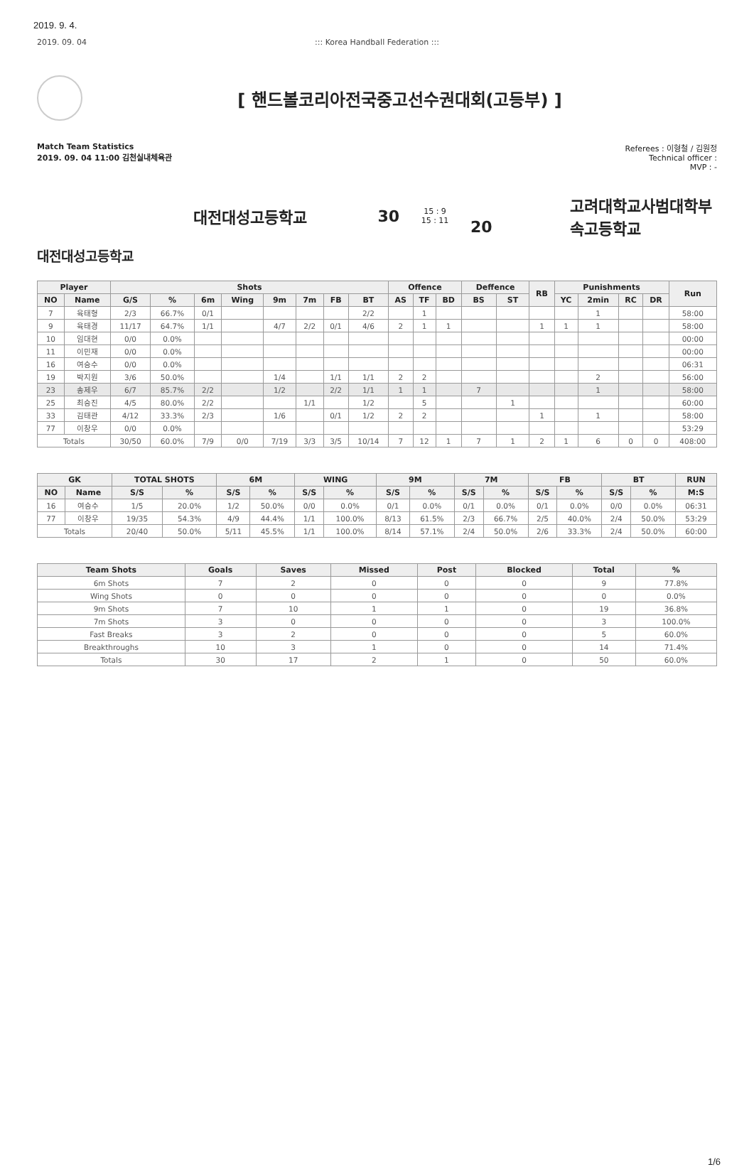2019. 9. 4.
2019. 09. 04 ::: Korea Handball Federation :::
[ 핸드볼코리아전국중고선수권대회(고등부) ]
Match Team Statistics
2019. 09. 04 11:00 김천실내체육관
Referees : 이형철 / 김원정
Technical officer :
MVP : -
대전대성고등학교 30
15 : 9
15 : 11
20
고려대학교사범대학부속고등학교
대전대성고등학교
| Player | | Shots | | | | | | | | Offence | | | Deffence | | RB | Punishments | | | | Run |
| --- | --- | --- | --- | --- | --- | --- | --- | --- | --- | --- | --- | --- | --- | --- | --- | --- | --- | --- | --- | --- |
| NO | Name | G/S | % | 6m | Wing | 9m | 7m | FB | BT | AS | TF | BD | BS | ST | | YC | 2min | RC | DR | |
| 7 | 육태형 | 2/3 | 66.7% | 0/1 | | | | | 2/2 | | 1 | | | | | | 1 | | | 58:00 |
| 9 | 육태경 | 11/17 | 64.7% | 1/1 | | 4/7 | 2/2 | 0/1 | 4/6 | 2 | 1 | 1 | | | 1 | 1 | 1 | | | 58:00 |
| 10 | 임대현 | 0/0 | 0.0% | | | | | | | | | | | | | | | | | 00:00 |
| 11 | 이민재 | 0/0 | 0.0% | | | | | | | | | | | | | | | | | 00:00 |
| 16 | 여승수 | 0/0 | 0.0% | | | | | | | | | | | | | | | | | 06:31 |
| 19 | 박지원 | 3/6 | 50.0% | | | 1/4 | | 1/1 | 1/1 | 2 | 2 | | | | | | 2 | | | 56:00 |
| 23 | 송제우 | 6/7 | 85.7% | 2/2 | | 1/2 | | 2/2 | 1/1 | 1 | 1 | | 7 | | | | 1 | | | 58:00 |
| 25 | 최승진 | 4/5 | 80.0% | 2/2 | | | 1/1 | | 1/2 | | 5 | | | 1 | | | | | | 60:00 |
| 33 | 김태관 | 4/12 | 33.3% | 2/3 | | 1/6 | | 0/1 | 1/2 | 2 | 2 | | | | 1 | | 1 | | | 58:00 |
| 77 | 이창우 | 0/0 | 0.0% | | | | | | | | | | | | | | | | | 53:29 |
| Totals | | 30/50 | 60.0% | 7/9 | 0/0 | 7/19 | 3/3 | 3/5 | 10/14 | 7 | 12 | 1 | 7 | 1 | 2 | 1 | 6 | 0 | 0 | 408:00 |
| GK | | TOTAL SHOTS | | 6M | | WING | | 9M | | 7M | | FB | | BT | | RUN |
| --- | --- | --- | --- | --- | --- | --- | --- | --- | --- | --- | --- | --- | --- | --- | --- | --- |
| NO | Name | S/S | % | S/S | % | S/S | % | S/S | % | S/S | % | S/S | % | S/S | % | M:S |
| 16 | 여승수 | 1/5 | 20.0% | 1/2 | 50.0% | 0/0 | 0.0% | 0/1 | 0.0% | 0/1 | 0.0% | 0/1 | 0.0% | 0/0 | 0.0% | 06:31 |
| 77 | 이창우 | 19/35 | 54.3% | 4/9 | 44.4% | 1/1 | 100.0% | 8/13 | 61.5% | 2/3 | 66.7% | 2/5 | 40.0% | 2/4 | 50.0% | 53:29 |
| Totals | | 20/40 | 50.0% | 5/11 | 45.5% | 1/1 | 100.0% | 8/14 | 57.1% | 2/4 | 50.0% | 2/6 | 33.3% | 2/4 | 50.0% | 60:00 |
| Team Shots | Goals | Saves | Missed | Post | Blocked | Total | % |
| --- | --- | --- | --- | --- | --- | --- | --- |
| 6m Shots | 7 | 2 | 0 | 0 | 0 | 9 | 77.8% |
| Wing Shots | 0 | 0 | 0 | 0 | 0 | 0 | 0.0% |
| 9m Shots | 7 | 10 | 1 | 1 | 0 | 19 | 36.8% |
| 7m Shots | 3 | 0 | 0 | 0 | 0 | 3 | 100.0% |
| Fast Breaks | 3 | 2 | 0 | 0 | 0 | 5 | 60.0% |
| Breakthroughs | 10 | 3 | 1 | 0 | 0 | 14 | 71.4% |
| Totals | 30 | 17 | 2 | 1 | 0 | 50 | 60.0% |
1/6